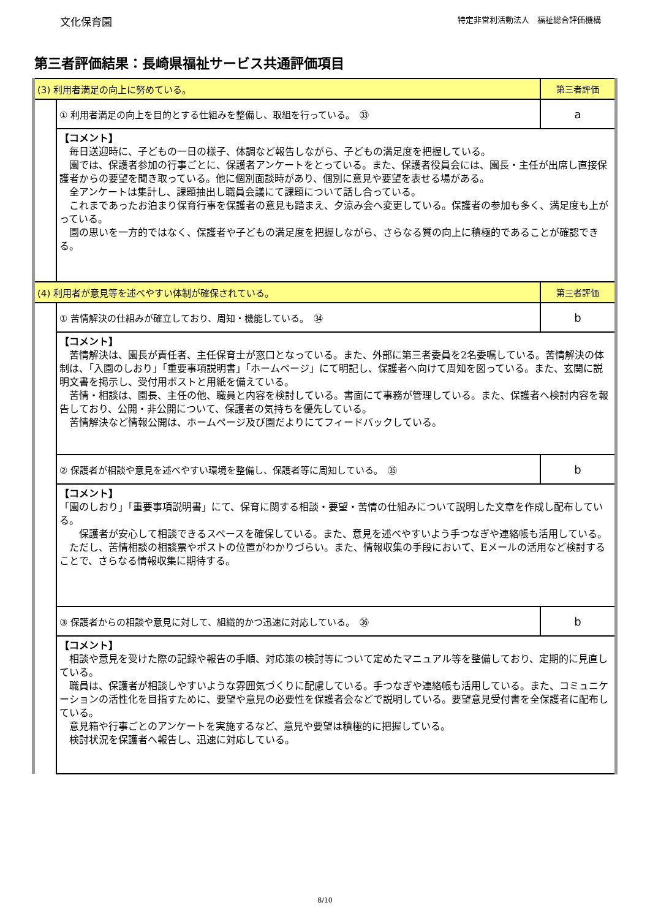文化保育園 特定非営利活動法人　福祉総合評価機構
第三者評価結果：長崎県福祉サービス共通評価項目
| (3) 利用者満足の向上に努めている。 | | 第三者評価 |
| | ① 利用者満足の向上を目的とする仕組みを整備し、取組を行っている。 ㉝ | a |
| | 【コメント】 毎日送迎時に、子どもの一日の様子、体調など報告しながら、子どもの満足度を把握している。 園では、保護者参加の行事ごとに、保護者アンケートをとっている。また、保護者役員会には、園長・主任が出席し直接保護者からの要望を聞き取っている。他に個別面談時があり、個別に意見や要望を表せる場がある。 全アンケートは集計し、課題抽出し職員会議にて課題について話し合っている。 これまであったお泊まり保育行事を保護者の意見も踏まえ、夕涼み会へ変更している。保護者の参加も多く、満足度も上がっている。 園の思いを一方的ではなく、保護者や子どもの満足度を把握しながら、さらなる質の向上に積極的であることが確認できる。 | |
| (4) 利用者が意見等を述べやすい体制が確保されている。 | | 第三者評価 |
| | ① 苦情解決の仕組みが確立しており、周知・機能している。 ㉞ | b |
| | 【コメント】 苦情解決は、園長が責任者、主任保育士が窓口となっている。また、外部に第三者委員を2名委嘱している。苦情解決の体制は、「入園のしおり」「重要事項説明書」「ホームページ」にて明記し、保護者へ向けて周知を図っている。また、玄関に説明文書を掲示し、受付用ポストと用紙を備えている。 苦情・相談は、園長、主任の他、職員と内容を検討している。書面にて事務が管理している。また、保護者へ検討内容を報告しており、公開・非公開について、保護者の気持ちを優先している。 苦情解決など情報公開は、ホームページ及び園だよりにてフィードバックしている。 | |
| | ② 保護者が相談や意見を述べやすい環境を整備し、保護者等に周知している。 ㉟ | b |
| | 【コメント】 「園のしおり」「重要事項説明書」にて、保育に関する相談・要望・苦情の仕組みについて説明した文章を作成し配布している。 保護者が安心して相談できるスペースを確保している。また、意見を述べやすいよう手つなぎや連絡帳も活用している。 ただし、苦情相談の相談票やポストの位置がわかりづらい。また、情報収集の手段において、Eメールの活用など検討することで、さらなる情報収集に期待する。 | |
| | ③ 保護者からの相談や意見に対して、組織的かつ迅速に対応している。 ㊱ | b |
| | 【コメント】 相談や意見を受けた際の記録や報告の手順、対応策の検討等について定めたマニュアル等を整備しており、定期的に見直している。 職員は、保護者が相談しやすいような雰囲気づくりに配慮している。手つなぎや連絡帳も活用している。また、コミュニケーションの活性化を目指すために、要望や意見の必要性を保護者会などで説明している。要望意見受付書を全保護者に配布している。 意見箱や行事ごとのアンケートを実施するなど、意見や要望は積極的に把握している。 検討状況を保護者へ報告し、迅速に対応している。 | |
8/10